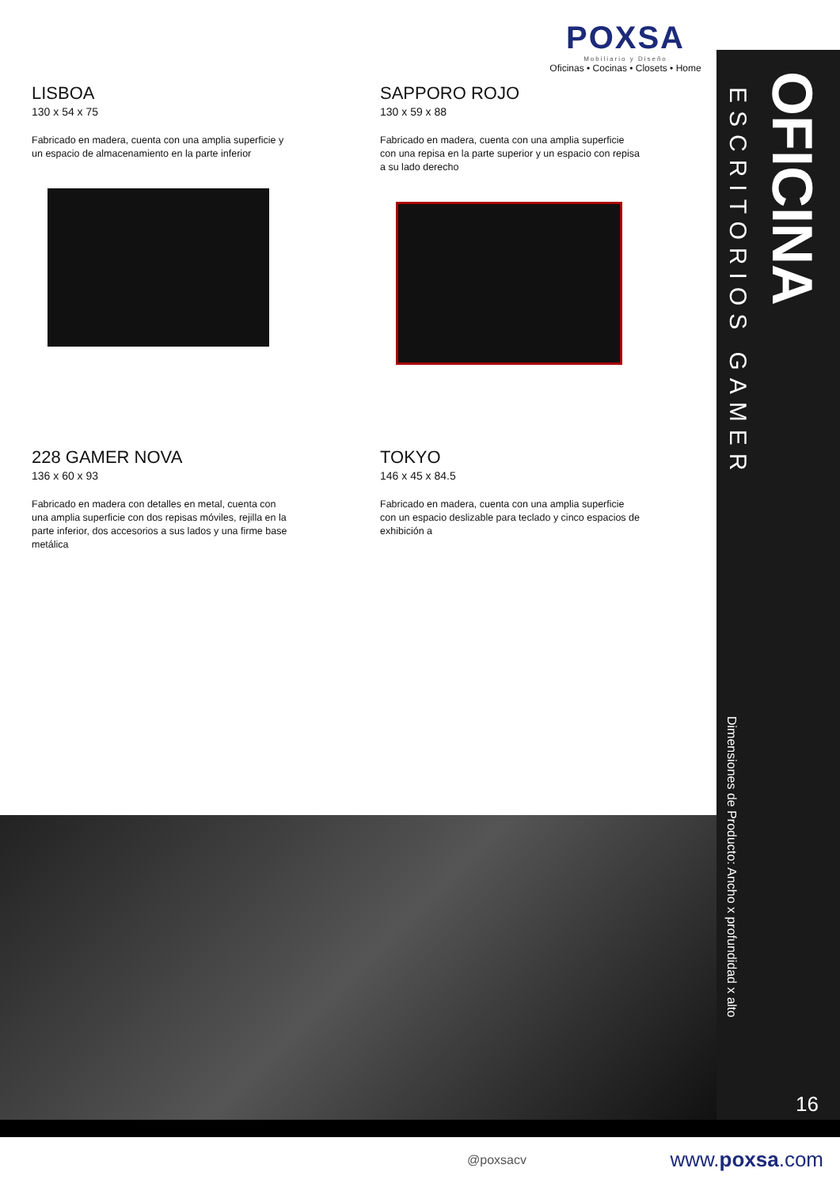POXSA
Mobiliario y Diseño
Oficinas • Cocinas • Closets • Home
LISBOA
130 x 54 x 75
Fabricado en madera, cuenta con una amplia superficie y un espacio de almacenamiento en la parte inferior
SAPPORO ROJO
130 x 59 x 88
Fabricado en madera, cuenta con una amplia superficie con una repisa en la parte superior y un espacio con repisa a su lado derecho
228 GAMER NOVA
136 x 60 x 93
Fabricado en madera con detalles en metal, cuenta con una amplia superficie con dos repisas móviles, rejilla en la parte inferior, dos accesorios a sus lados y una firme base metálica
TOKYO
146 x 45 x 84.5
Fabricado en madera, cuenta con una amplia superficie con un espacio deslizable para teclado y cinco espacios de exhibición a
ESCRITORIOS GAMER
OFICINA
Dimensiones de Producto: Ancho x profundidad x alto
16
@poxsacv www.poxsa.com